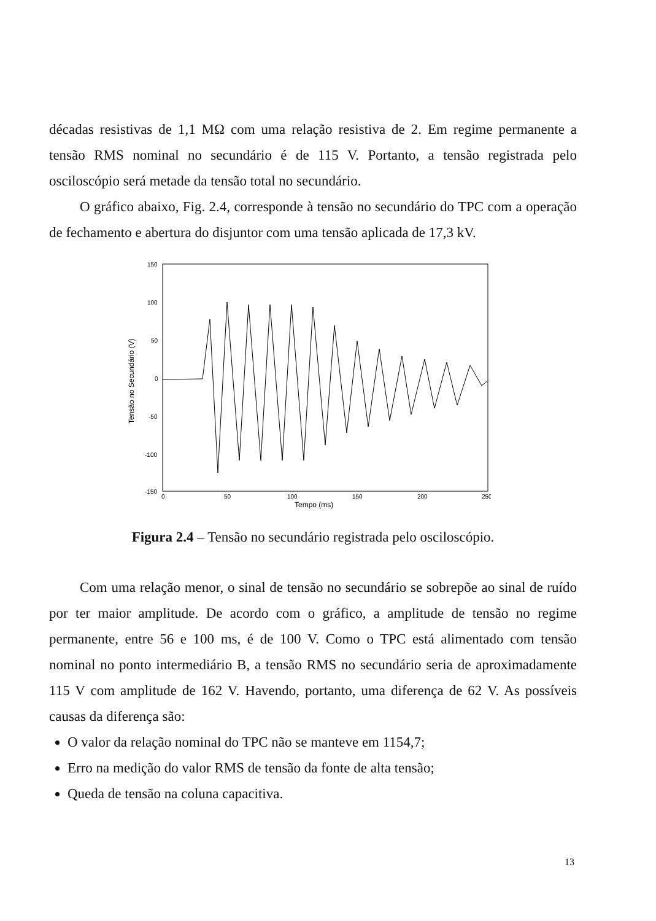décadas resistivas de 1,1 MΩ com uma relação resistiva de 2. Em regime permanente a tensão RMS nominal no secundário é de 115 V. Portanto, a tensão registrada pelo osciloscópio será metade da tensão total no secundário.
O gráfico abaixo, Fig. 2.4, corresponde à tensão no secundário do TPC com a operação de fechamento e abertura do disjuntor com uma tensão aplicada de 17,3 kV.
150
100
50
0
-50
-100
-150
0
50
100
150
200
250
Tempo (ms)
Tensão no Secundário (V)
Figura 2.4 – Tensão no secundário registrada pelo osciloscópio.
Com uma relação menor, o sinal de tensão no secundário se sobrepõe ao sinal de ruído por ter maior amplitude. De acordo com o gráfico, a amplitude de tensão no regime permanente, entre 56 e 100 ms, é de 100 V. Como o TPC está alimentado com tensão nominal no ponto intermediário B, a tensão RMS no secundário seria de aproximadamente 115 V com amplitude de 162 V. Havendo, portanto, uma diferença de 62 V. As possíveis causas da diferença são:
O valor da relação nominal do TPC não se manteve em 1154,7;
Erro na medição do valor RMS de tensão da fonte de alta tensão;
Queda de tensão na coluna capacitiva.
13